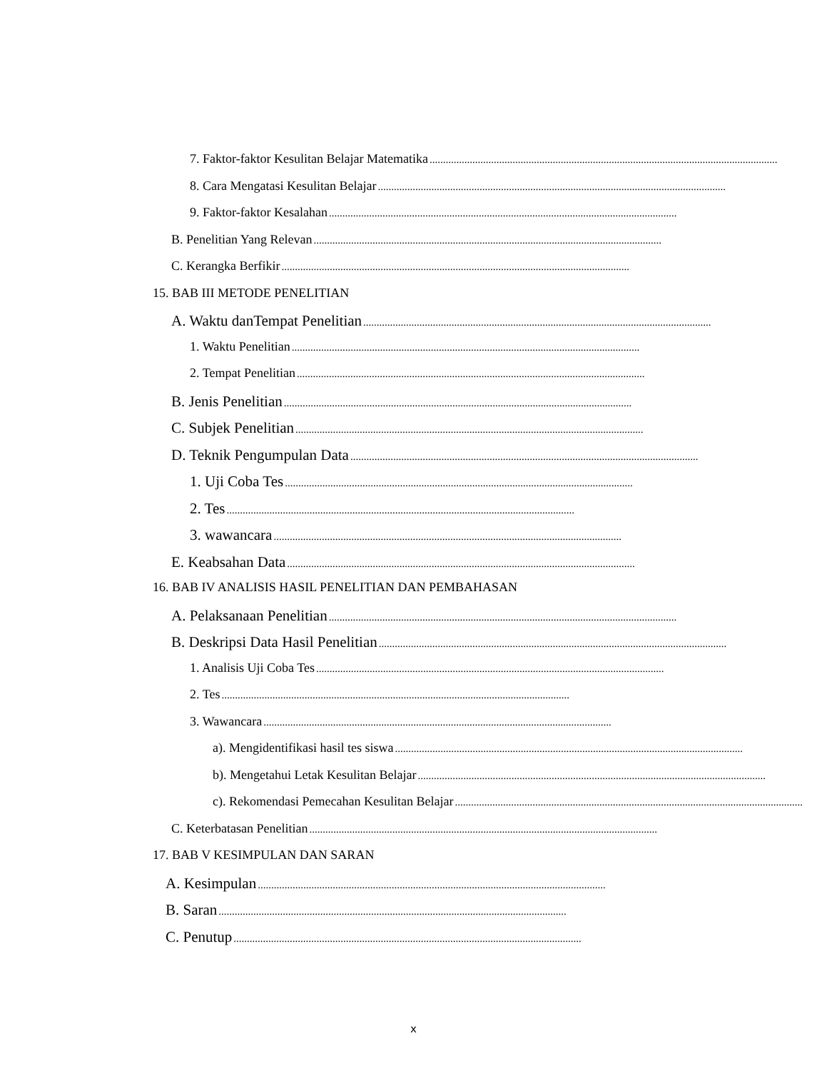7. Faktor-faktor Kesulitan Belajar Matematika..................................................................................................................................
8. Cara Mengatasi Kesulitan Belajar..................................................................................................................................
9. Faktor-faktor Kesalahan..................................................................................................................................
B. Penelitian Yang Relevan..................................................................................................................................
C. Kerangka Berfikir..................................................................................................................................
15. BAB III METODE PENELITIAN
A. Waktu danTempat Penelitian..................................................................................................................................
1. Waktu Penelitian..................................................................................................................................
2. Tempat Penelitian..................................................................................................................................
B. Jenis Penelitian..................................................................................................................................
C. Subjek Penelitian..................................................................................................................................
D. Teknik Pengumpulan Data..................................................................................................................................
1. Uji Coba Tes..................................................................................................................................
2. Tes..................................................................................................................................
3. wawancara..................................................................................................................................
E. Keabsahan Data..................................................................................................................................
16. BAB IV ANALISIS HASIL PENELITIAN DAN PEMBAHASAN
A. Pelaksanaan Penelitian..................................................................................................................................
B. Deskripsi Data Hasil Penelitian..................................................................................................................................
1. Analisis Uji Coba Tes..................................................................................................................................
2. Tes..................................................................................................................................
3. Wawancara..................................................................................................................................
a). Mengidentifikasi hasil tes siswa..................................................................................................................................
b). Mengetahui Letak Kesulitan Belajar..................................................................................................................................
c). Rekomendasi Pemecahan Kesulitan Belajar..................................................................................................................................
C. Keterbatasan Penelitian..................................................................................................................................
17. BAB V KESIMPULAN DAN SARAN
A. Kesimpulan..................................................................................................................................
B. Saran..................................................................................................................................
C. Penutup..................................................................................................................................
x